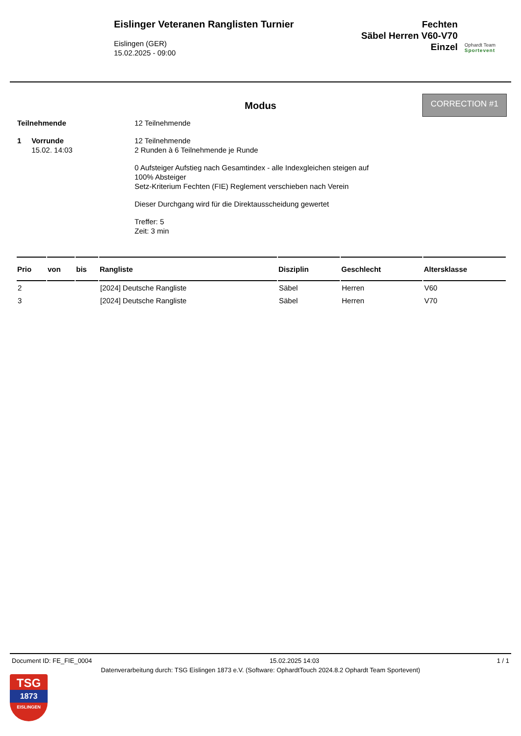Eislinger Veteranen Ranglisten Turnier
Eislingen (GER)
15.02.2025 - 09:00
Fechten
Säbel Herren V60-V70
Einzel
Ophardt Team
Sportevent
CORRECTION #1
Modus
Teilnehmende 12 Teilnehmende
1 Vorrunde
15.02. 14:03
12 Teilnehmende
2 Runden à 6 Teilnehmende je Runde
0 Aufsteiger Aufstieg nach Gesamtindex - alle Indexgleichen steigen auf
100% Absteiger
Setz-Kriterium Fechten (FIE) Reglement verschieben nach Verein
Dieser Durchgang wird für die Direktausscheidung gewertet
Treffer: 5
Zeit: 3 min
| Prio | von | bis | Rangliste | Disziplin | Geschlecht | Altersklasse |
| --- | --- | --- | --- | --- | --- | --- |
| 2 | | | [2024] Deutsche Rangliste | Säbel | Herren | V60 |
| 3 | | | [2024] Deutsche Rangliste | Säbel | Herren | V70 |
Document ID: FE_FIE_0004 15.02.2025 14:03 1 / 1
Datenverarbeitung durch: TSG Eislingen 1873 e.V. (Software: OphardtTouch 2024.8.2 Ophardt Team Sportevent)
TSG
1873
EISLINGEN